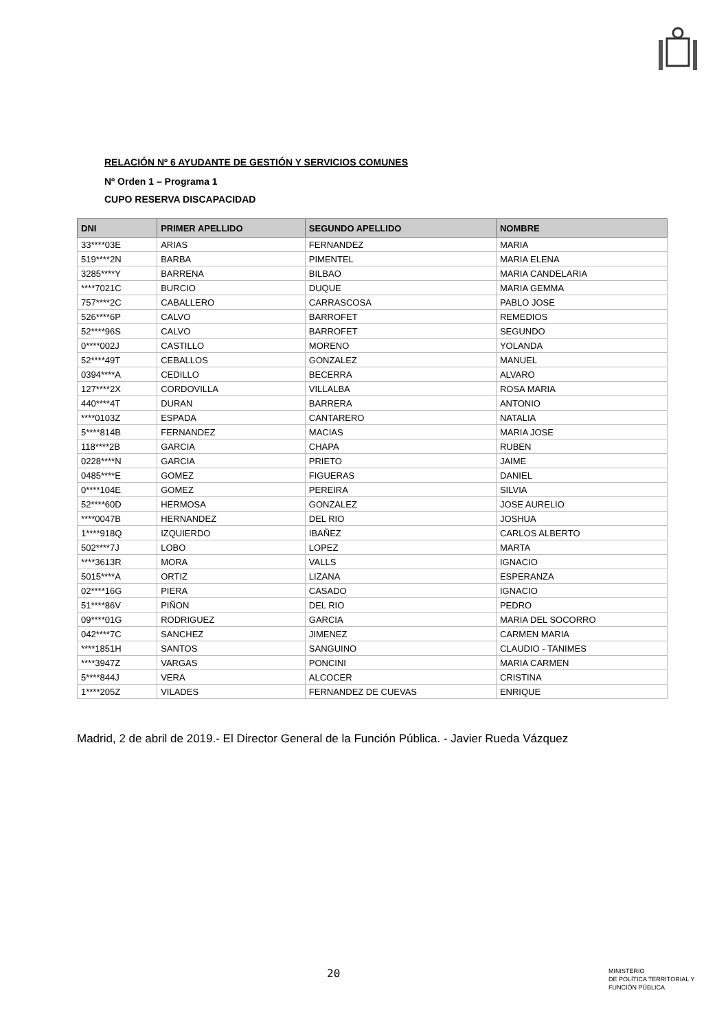RELACIÓN Nº 6 AYUDANTE DE GESTIÓN Y SERVICIOS COMUNES
Nº Orden 1 – Programa 1
CUPO RESERVA DISCAPACIDAD
| DNI | PRIMER APELLIDO | SEGUNDO APELLIDO | NOMBRE |
| --- | --- | --- | --- |
| 33****03E | ARIAS | FERNANDEZ | MARIA |
| 519****2N | BARBA | PIMENTEL | MARIA ELENA |
| 3285****Y | BARRENA | BILBAO | MARIA CANDELARIA |
| ****7021C | BURCIO | DUQUE | MARIA GEMMA |
| 757****2C | CABALLERO | CARRASCOSA | PABLO JOSE |
| 526****6P | CALVO | BARROFET | REMEDIOS |
| 52****96S | CALVO | BARROFET | SEGUNDO |
| 0****002J | CASTILLO | MORENO | YOLANDA |
| 52****49T | CEBALLOS | GONZALEZ | MANUEL |
| 0394****A | CEDILLO | BECERRA | ALVARO |
| 127****2X | CORDOVILLA | VILLALBA | ROSA MARIA |
| 440****4T | DURAN | BARRERA | ANTONIO |
| ****0103Z | ESPADA | CANTARERO | NATALIA |
| 5****814B | FERNANDEZ | MACIAS | MARIA JOSE |
| 118****2B | GARCIA | CHAPA | RUBEN |
| 0228****N | GARCIA | PRIETO | JAIME |
| 0485****E | GOMEZ | FIGUERAS | DANIEL |
| 0****104E | GOMEZ | PEREIRA | SILVIA |
| 52****60D | HERMOSA | GONZALEZ | JOSE AURELIO |
| ****0047B | HERNANDEZ | DEL RIO | JOSHUA |
| 1****918Q | IZQUIERDO | IBAÑEZ | CARLOS ALBERTO |
| 502****7J | LOBO | LOPEZ | MARTA |
| ****3613R | MORA | VALLS | IGNACIO |
| 5015****A | ORTIZ | LIZANA | ESPERANZA |
| 02****16G | PIERA | CASADO | IGNACIO |
| 51****86V | PIÑON | DEL RIO | PEDRO |
| 09****01G | RODRIGUEZ | GARCIA | MARIA DEL SOCORRO |
| 042****7C | SANCHEZ | JIMENEZ | CARMEN MARIA |
| ****1851H | SANTOS | SANGUINO | CLAUDIO - TANIMES |
| ****3947Z | VARGAS | PONCINI | MARIA CARMEN |
| 5****844J | VERA | ALCOCER | CRISTINA |
| 1****205Z | VILADES | FERNANDEZ DE CUEVAS | ENRIQUE |
Madrid, 2 de abril de 2019.- El Director General de la Función Pública. - Javier Rueda Vázquez
20
MINISTERIO
DE POLÍTICA TERRITORIAL Y
FUNCIÓN PÚBLICA